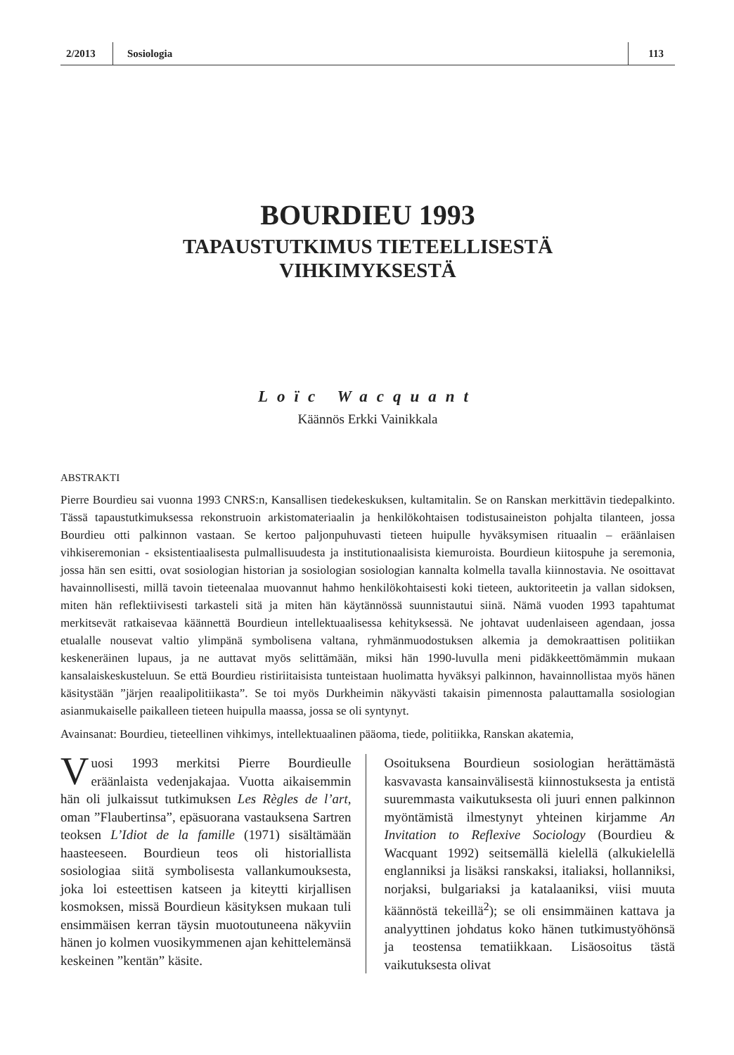2/2013
Sosiologia
113
BOURDIEU 1993
TAPAUSTUTKIMUS TIETEELLISESTÄ
VIHKIMYKSESTÄ
Loïc Wacquant
Käännös Erkki Vainikkala
ABSTRAKTI
Pierre Bourdieu sai vuonna 1993 CNRS:n, Kansallisen tiedekeskuksen, kultamitalin. Se on Ranskan merkittävin tiedepalkinto. Tässä tapaustutkimuksessa rekonstruoin arkistomateriaalin ja henkilökohtaisen todistusaineiston pohjalta tilanteen, jossa Bourdieu otti palkinnon vastaan. Se kertoo paljonpuhuvasti tieteen huipulle hyväksymisen rituaalin – eräänlaisen vihkiseremonian - eksistentiaalisesta pulmallisuudesta ja institutionaalisista kiemuroista. Bourdieun kiitospuhe ja seremonia, jossa hän sen esitti, ovat sosiologian historian ja sosiologian sosiologian kannalta kolmella tavalla kiinnostavia. Ne osoittavat havainnollisesti, millä tavoin tieteenalaa muovannut hahmo henkilökohtaisesti koki tieteen, auktoriteetin ja vallan sidoksen, miten hän reflektiivisesti tarkasteli sitä ja miten hän käytännössä suunnistautui siinä. Nämä vuoden 1993 tapahtumat merkitsevät ratkaisevaa käännettä Bourdieun intellektuaalisessa kehityksessä. Ne johtavat uudenlaiseen agendaan, jossa etualalle nousevat valtio ylimpänä symbolisena valtana, ryhmänmuodostuksen alkemia ja demokraattisen politiikan keskeneräinen lupaus, ja ne auttavat myös selittämään, miksi hän 1990-luvulla meni pidäkkeettömämmin mukaan kansalaiskeskusteluun. Se että Bourdieu ristiriitaisista tunteistaan huolimatta hyväksyi palkinnon, havainnollistaa myös hänen käsitystään ”järjen reaalipolitiikasta”. Se toi myös Durkheimin näkyvästi takaisin pimennosta palauttamalla sosiologian asianmukaiselle paikalleen tieteen huipulla maassa, jossa se oli syntynyt.
Avainsanat: Bourdieu, tieteellinen vihkimys, intellektuaalinen pääoma, tiede, politiikka, Ranskan akatemia,
Vuosi 1993 merkitsi Pierre Bourdieulle eräänlaista vedenjakajaa. Vuotta aikaisemmin hän oli julkaissut tutkimuksen Les Règles de l’art, oman ”Flaubertinsa”, epäsuorana vastauksena Sartren teoksen L’Idiot de la famille (1971) sisältämään haasteeseen. Bourdieun teos oli historiallista sosiologiaa siitä symbolisesta vallankumouksesta, joka loi esteettisen katseen ja kiteytti kirjallisen kosmoksen, missä Bourdieun käsityksen mukaan tuli ensimmäisen kerran täysin muotoutuneena näkyviin hänen jo kolmen vuosikymmenen ajan kehittelemänsä keskeinen ”kentän” käsite.
Osoituksena Bourdieun sosiologian herättämästä kasvavasta kansainvälisestä kiinnostuksesta ja entistä suuremmasta vaikutuksesta oli juuri ennen palkinnon myöntämistä ilmestynyt yhteinen kirjamme An Invitation to Reflexive Sociology (Bourdieu & Wacquant 1992) seitsemällä kielellä (alkukielellä englanniksi ja lisäksi ranskaksi, italiaksi, hollanniksi, norjaksi, bulgariaksi ja katalaaniksi, viisi muuta käännöstä tekeillä<sup>2</sup>); se oli ensimmäinen kattava ja analyyttinen johdatus koko hänen tutkimustyöhönsä ja teostensa tematiikkaan. Lisäosoitus tästä vaikutuksesta olivat